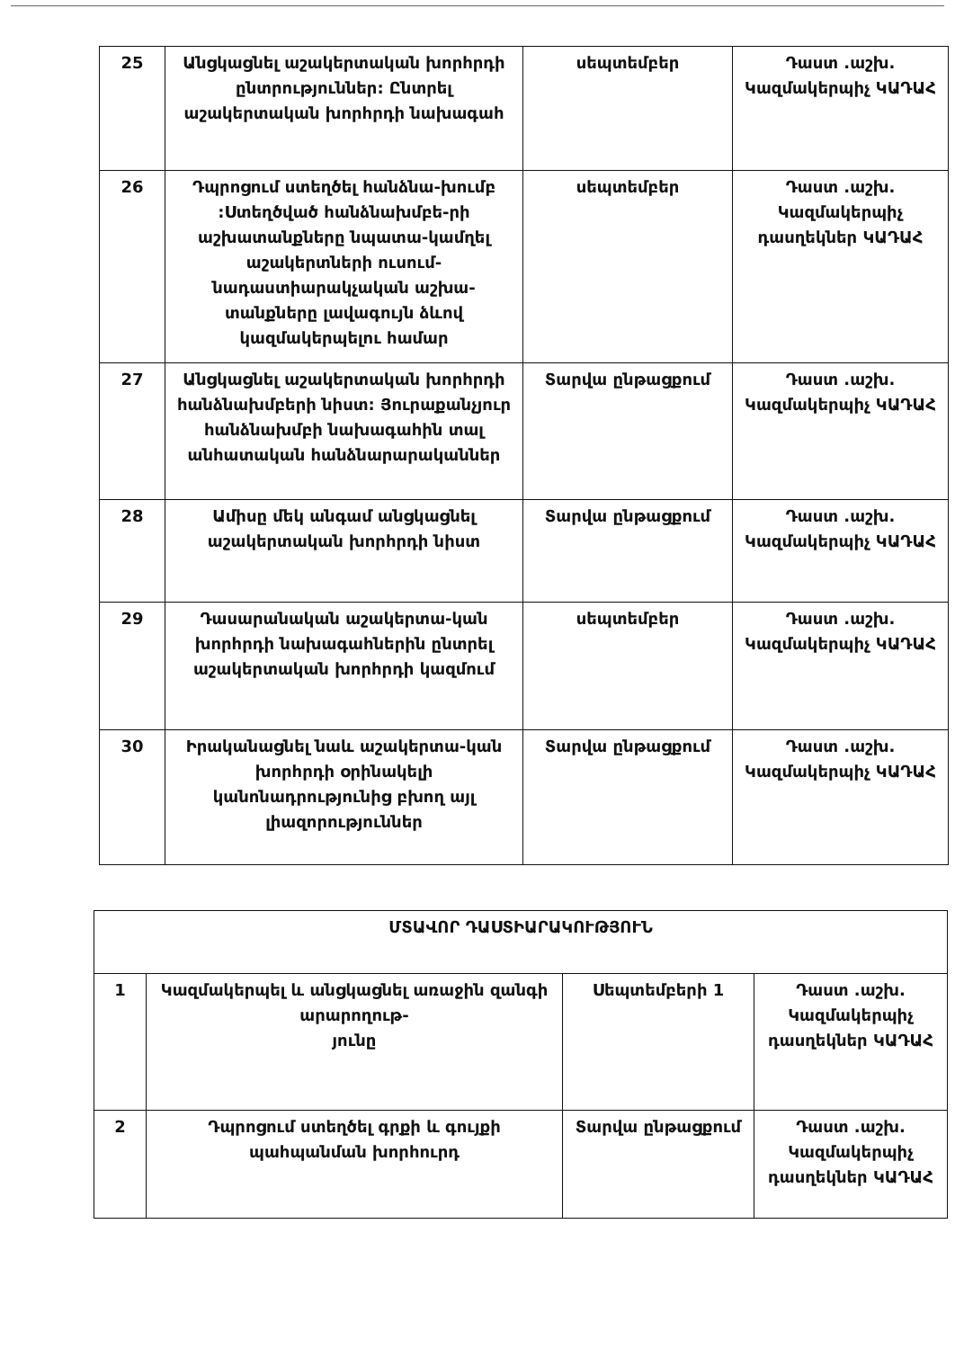| 25 | Անցկացնել աշակերտական խորհրդի ընտրություններ: Ընտրել աշակերտական խորհրդի նախագահ | սեպտեմբեր | Դաստ .աշխ. Կազմակերպիչ ԿԱԴԱՀ |
| 26 | Դպրոցում ստեղծել հանձնա-խումբ :Ստեղծված հանձնախմբե-րի աշխատանքները նպատա-կամղել աշակերտների ուսում-նադաստիարակչական աշխա-տանքները լավագույն ձևով կազմակերպելու համար | սեպտեմբեր | Դաստ .աշխ. Կազմակերպիչ դասղեկներ ԿԱԴԱՀ |
| 27 | Անցկացնել աշակերտական խորհրդի հանձնախմբերի նիստ: Յուրաքանչյուր հանձնախմբի նախագահին տալ անհատական հանձնարարականներ | Տարվա ընթացքում | Դաստ .աշխ. Կազմակերպիչ ԿԱԴԱՀ |
| 28 | Ամիսը մեկ անգամ անցկացնել աշակերտական խորհրդի նիստ | Տարվա ընթացքում | Դաստ .աշխ. Կազմակերպիչ ԿԱԴԱՀ |
| 29 | Դասարանական աշակերտա-կան խորհրդի նախագահներին ընտրել աշակերտական խորհրդի կազմում | սեպտեմբեր | Դաստ .աշխ. Կազմակերպիչ ԿԱԴԱՀ |
| 30 | Իրականացնել նաև աշակերտա-կան խորհրդի օրինակելի կանոնադրությունից բխող այլ լիազորություններ | Տարվա ընթացքում | Դաստ .աշխ. Կազմակերպիչ ԿԱԴԱՀ |
| ՄՏԱՎՈՐ ԴԱՍՏԻԱՐԱԿՈՒԹՅՈՒՆ | | | |
| 1 | Կազմակերպել և անցկացնել առաջին զանգի արարողութ- յունը | Սեպտեմբերի 1 | Դաստ .աշխ. Կազմակերպիչ դասղեկներ ԿԱԴԱՀ |
| 2 | Դպրոցում ստեղծել գրքի և գույքի պահպանման խորհուրդ | Տարվա ընթացքում | Դաստ .աշխ. Կազմակերպիչ դասղեկներ ԿԱԴԱՀ |